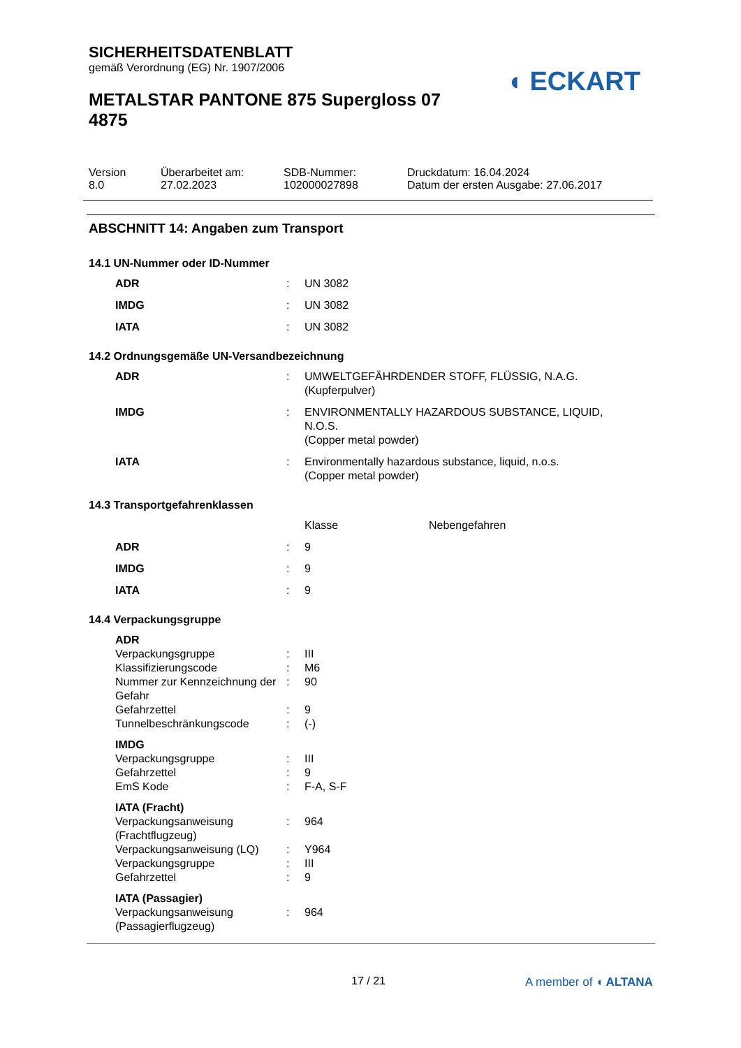SICHERHEITSDATENBLATT
gemäß Verordnung (EG) Nr. 1907/2006
METALSTAR PANTONE 875 Supergloss 07 4875
◖ ECKART
| Version 8.0 | Überarbeitet am: 27.02.2023 | SDB-Nummer: 102000027898 | Druckdatum: 16.04.2024 Datum der ersten Ausgabe: 27.06.2017 |
ABSCHNITT 14: Angaben zum Transport
14.1 UN-Nummer oder ID-Nummer
| ADR | : | UN 3082 |
| IMDG | : | UN 3082 |
| IATA | : | UN 3082 |
14.2 Ordnungsgemäße UN-Versandbezeichnung
| ADR | : | UMWELTGEFÄHRDENDER STOFF, FLÜSSIG, N.A.G. (Kupferpulver) |
| IMDG | : | ENVIRONMENTALLY HAZARDOUS SUBSTANCE, LIQUID, N.O.S. (Copper metal powder) |
| IATA | : | Environmentally hazardous substance, liquid, n.o.s. (Copper metal powder) |
14.3 Transportgefahrenklassen
| | | Klasse | Nebengefahren |
| ADR | : | 9 | |
| IMDG | : | 9 | |
| IATA | : | 9 | |
14.4 Verpackungsgruppe
| ADR | | |
| Verpackungsgruppe | : | III |
| Klassifizierungscode | : | M6 |
| Nummer zur Kennzeichnung der Gefahr | : | 90 |
| Gefahrzettel | : | 9 |
| Tunnelbeschränkungscode | : | (-) |
| IMDG | | |
| Verpackungsgruppe | : | III |
| Gefahrzettel | : | 9 |
| EmS Kode | : | F-A, S-F |
| IATA (Fracht) | | |
| Verpackungsanweisung (Frachtflugzeug) | : | 964 |
| Verpackungsanweisung (LQ) | : | Y964 |
| Verpackungsgruppe | : | III |
| Gefahrzettel | : | 9 |
| IATA (Passagier) | | |
| Verpackungsanweisung (Passagierflugzeug) | : | 964 |
17 / 21 A member of ◖ ALTANA